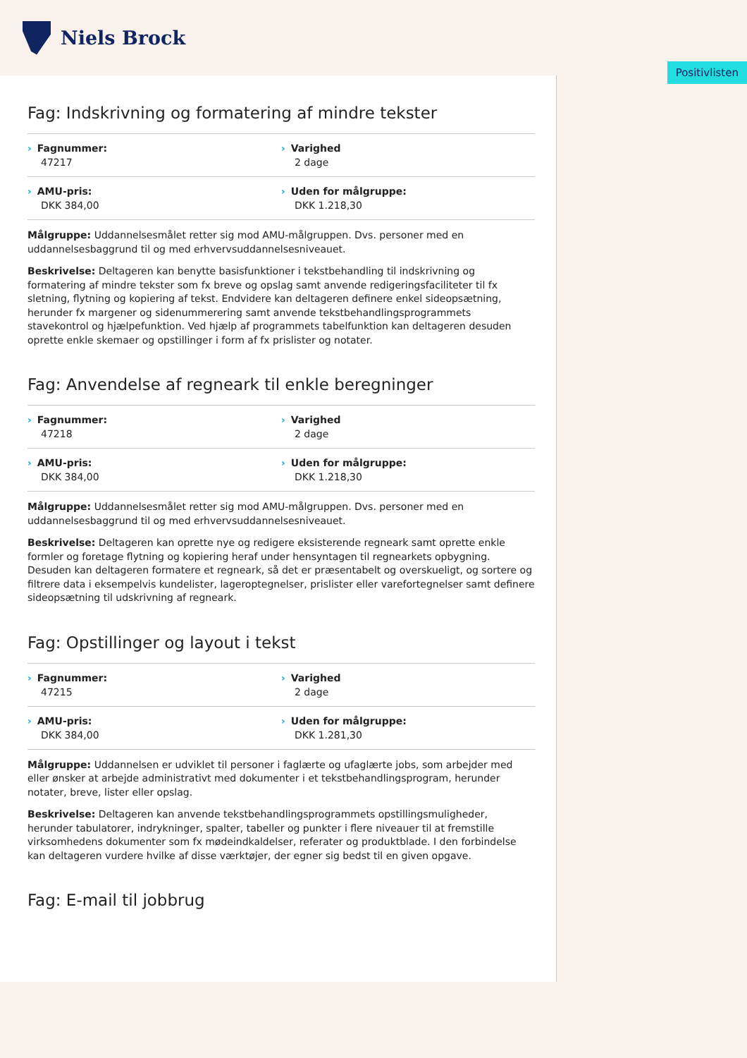Niels Brock
Positivlisten
Fag: Indskrivning og formatering af mindre tekster
Fagnummer:
47217
Varighed
2 dage
AMU-pris:
DKK 384,00
Uden for målgruppe:
DKK 1.218,30
Målgruppe: Uddannelsesmålet retter sig mod AMU-målgruppen. Dvs. personer med en uddannelsesbaggrund til og med erhvervsuddannelsesniveauet.
Beskrivelse: Deltageren kan benytte basisfunktioner i tekstbehandling til indskrivning og formatering af mindre tekster som fx breve og opslag samt anvende redigeringsfaciliteter til fx sletning, flytning og kopiering af tekst. Endvidere kan deltageren definere enkel sideopsætning, herunder fx margener og sidenummerering samt anvende tekstbehandlingsprogrammets stavekontrol og hjælpefunktion. Ved hjælp af programmets tabelfunktion kan deltageren desuden oprette enkle skemaer og opstillinger i form af fx prislister og notater.
Fag: Anvendelse af regneark til enkle beregninger
Fagnummer:
47218
Varighed
2 dage
AMU-pris:
DKK 384,00
Uden for målgruppe:
DKK 1.218,30
Målgruppe: Uddannelsesmålet retter sig mod AMU-målgruppen. Dvs. personer med en uddannelsesbaggrund til og med erhvervsuddannelsesniveauet.
Beskrivelse: Deltageren kan oprette nye og redigere eksisterende regneark samt oprette enkle formler og foretage flytning og kopiering heraf under hensyntagen til regnearkets opbygning. Desuden kan deltageren formatere et regneark, så det er præsentabelt og overskueligt, og sortere og filtrere data i eksempelvis kundelister, lageroptegnelser, prislister eller varefortegnelser samt definere sideopsætning til udskrivning af regneark.
Fag: Opstillinger og layout i tekst
Fagnummer:
47215
Varighed
2 dage
AMU-pris:
DKK 384,00
Uden for målgruppe:
DKK 1.281,30
Målgruppe: Uddannelsen er udviklet til personer i faglærte og ufaglærte jobs, som arbejder med eller ønsker at arbejde administrativt med dokumenter i et tekstbehandlingsprogram, herunder notater, breve, lister eller opslag.
Beskrivelse: Deltageren kan anvende tekstbehandlingsprogrammets opstillingsmuligheder, herunder tabulatorer, indrykninger, spalter, tabeller og punkter i flere niveauer til at fremstille virksomhedens dokumenter som fx mødeindkaldelser, referater og produktblade. I den forbindelse kan deltageren vurdere hvilke af disse værktøjer, der egner sig bedst til en given opgave.
Fag: E-mail til jobbrug